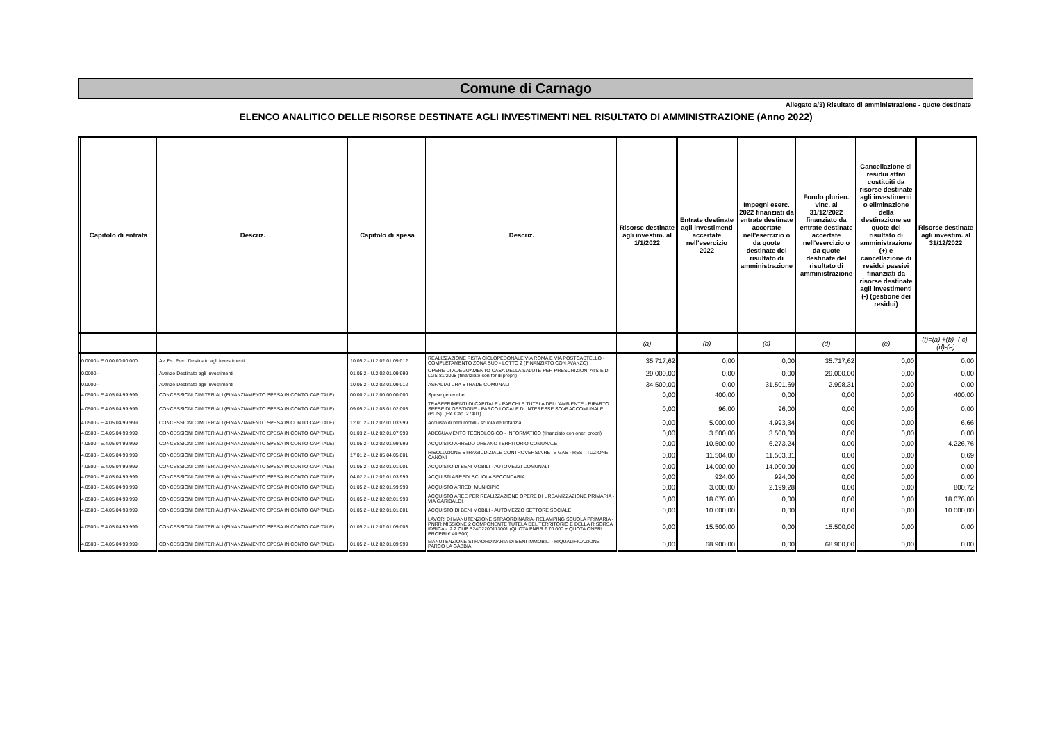Comune di Carnago
Allegato a/3) Risultato di amministrazione - quote destinate
ELENCO ANALITICO DELLE RISORSE DESTINATE AGLI INVESTIMENTI NEL RISULTATO DI AMMINISTRAZIONE (Anno 2022)
| Capitolo di entrata | Descriz. | Capitolo di spesa | Descriz. | Risorse destinate agli investim. al 1/1/2022 | Entrate destinate agli investimenti accertate nell'esercizio 2022 | Impegni eserc. 2022 finanziati da entrate destinate accertate nell'esercizio o da quote destinate del risultato di amministrazione | Fondo plurien. vinc. al 31/12/2022 finanziato da entrate destinate accertate nell'esercizio o da quote destinate del risultato di amministrazione | Cancellazione di residui attivi costituiti da risorse destinate agli investimenti o eliminazione della destinazione su quote del risultato di amministrazione (+) e cancellazione di residui passivi finanziati da risorse destinate agli investimenti (-) (gestione dei residui) | Risorse destinate agli investim. al 31/12/2022 |
| --- | --- | --- | --- | --- | --- | --- | --- | --- | --- |
| | | | | (a) | (b) | (c) | (d) | (e) | (f)=(a) +(b) -( c)-(d)-(e) |
| 0.0000 - E.0.00.00.00.000 | Av. Es. Prec. Destinato agli Investimenti | 10.05.2 - U.2.02.01.09.012 | REALIZZAZIONE PISTA CICLOPEDONALE VIA ROMA E VIA POSTCASTELLO - COMPLETAMENTO ZONA SUD - LOTTO 2 (FINANZIATO CON AVANZO) | 35.717,62 | 0,00 | 0,00 | 35.717,62 | 0,00 | 0,00 |
| 0.0000 - | Avanzo Destinato agli Investimenti | 01.05.2 - U.2.02.01.09.999 | OPERE DI ADEGUAMENTO CASA DELLA SALUTE PER PRESCRIZIONI ATS E D. LGS 81/2008 (finanziato con fondi propri) | 29.000,00 | 0,00 | 0,00 | 29.000,00 | 0,00 | 0,00 |
| 0.0000 - | Avanzo Destinato agli Investimenti | 10.05.2 - U.2.02.01.09.012 | ASFALTATURA STRADE COMUNALI | 34.500,00 | 0,00 | 31.501,69 | 2.998,31 | 0,00 | 0,00 |
| 4.0500 - E.4.05.04.99.999 | CONCESSIONI CIMITERIALI (FINANZIAMENTO SPESA IN CONTO CAPITALE) | 00.00.2 - U.2.00.00.00.000 | Spese generiche | 0,00 | 400,00 | 0,00 | 0,00 | 0,00 | 400,00 |
| 4.0500 - E.4.05.04.99.999 | CONCESSIONI CIMITERIALI (FINANZIAMENTO SPESA IN CONTO CAPITALE) | 09.05.2 - U.2.03.01.02.003 | TRASFERIMENTI DI CAPITALE - PARCHI E TUTELA DELL'AMBIENTE - RIPARTO SPESE DI GESTIONE - PARCO LOCALE DI INTERESSE SOVRACCOMUNALE (PLIS). (Ex. Cap. 27401) | 0,00 | 96,00 | 96,00 | 0,00 | 0,00 | 0,00 |
| 4.0500 - E.4.05.04.99.999 | CONCESSIONI CIMITERIALI (FINANZIAMENTO SPESA IN CONTO CAPITALE) | 12.01.2 - U.2.02.01.03.999 | Acquisto di beni mobili - scuola dell'infanzia | 0,00 | 5.000,00 | 4.993,34 | 0,00 | 0,00 | 6,66 |
| 4.0500 - E.4.05.04.99.999 | CONCESSIONI CIMITERIALI (FINANZIAMENTO SPESA IN CONTO CAPITALE) | 01.03.2 - U.2.02.01.07.999 | ADEGUAMENTO TECNOLOGICO - INFORMATICO (finanziato con oneri propri) | 0,00 | 3.500,00 | 3.500,00 | 0,00 | 0,00 | 0,00 |
| 4.0500 - E.4.05.04.99.999 | CONCESSIONI CIMITERIALI (FINANZIAMENTO SPESA IN CONTO CAPITALE) | 01.05.2 - U.2.02.01.99.999 | ACQUISTO ARREDO URBANO TERRITORIO COMUNALE | 0,00 | 10.500,00 | 6.273,24 | 0,00 | 0,00 | 4.226,76 |
| 4.0500 - E.4.05.04.99.999 | CONCESSIONI CIMITERIALI (FINANZIAMENTO SPESA IN CONTO CAPITALE) | 17.01.2 - U.2.05.04.05.001 | RISOLUZIONE STRAGIUDIZIALE CONTROVERSIA RETE GAS - RESTITUZIONE CANONI | 0,00 | 11.504,00 | 11.503,31 | 0,00 | 0,00 | 0,69 |
| 4.0500 - E.4.05.04.99.999 | CONCESSIONI CIMITERIALI (FINANZIAMENTO SPESA IN CONTO CAPITALE) | 01.05.2 - U.2.02.01.01.001 | ACQUISTO DI BENI MOBILI - AUTOMEZZI COMUNALI | 0,00 | 14.000,00 | 14.000,00 | 0,00 | 0,00 | 0,00 |
| 4.0500 - E.4.05.04.99.999 | CONCESSIONI CIMITERIALI (FINANZIAMENTO SPESA IN CONTO CAPITALE) | 04.02.2 - U.2.02.01.03.999 | ACQUISTI ARREDI SCUOLA SECONDARIA | 0,00 | 924,00 | 924,00 | 0,00 | 0,00 | 0,00 |
| 4.0500 - E.4.05.04.99.999 | CONCESSIONI CIMITERIALI (FINANZIAMENTO SPESA IN CONTO CAPITALE) | 01.05.2 - U.2.02.01.99.999 | ACQUISTO ARREDI MUNICIPIO | 0,00 | 3.000,00 | 2.199,28 | 0,00 | 0,00 | 800,72 |
| 4.0500 - E.4.05.04.99.999 | CONCESSIONI CIMITERIALI (FINANZIAMENTO SPESA IN CONTO CAPITALE) | 01.05.2 - U.2.02.02.01.999 | ACQUISTO AREE PER REALIZZAZIONE OPERE DI URBANIZZAZIONE PRIMARIA - VIA GARIBALDI | 0,00 | 18.076,00 | 0,00 | 0,00 | 0,00 | 18.076,00 |
| 4.0500 - E.4.05.04.99.999 | CONCESSIONI CIMITERIALI (FINANZIAMENTO SPESA IN CONTO CAPITALE) | 01.05.2 - U.2.02.01.01.001 | ACQUISTO DI BENI MOBILI - AUTOMEZZO SETTORE SOCIALE | 0,00 | 10.000,00 | 0,00 | 0,00 | 0,00 | 10.000,00 |
| 4.0500 - E.4.05.04.99.999 | CONCESSIONI CIMITERIALI (FINANZIAMENTO SPESA IN CONTO CAPITALE) | 01.05.2 - U.2.02.01.09.003 | LAVORI DI MANUTENZIONE STRAORDINARIA- RELAMPING SCUOLA PRIMARIA - PNRR MISSIONE 2 COMPONENTE TUTELA DEL TERRITORIO E DELLA RISORSA IDRICA - I2.2 CUP B24D2200113001 (QUOTA PNRR € 70.000 + QUOTA ONERI PROPRI € 40.500) | 0,00 | 15.500,00 | 0,00 | 15.500,00 | 0,00 | 0,00 |
| 4.0500 - E.4.05.04.99.999 | CONCESSIONI CIMITERIALI (FINANZIAMENTO SPESA IN CONTO CAPITALE) | 01.05.2 - U.2.02.01.09.999 | MANUTENZIONE STRAORDINARIA DI BENI IMMOBILI - RIQUALIFICAZIONE PARCO LA GABBIA | 0,00 | 68.900,00 | 0,00 | 68.900,00 | 0,00 | 0,00 |